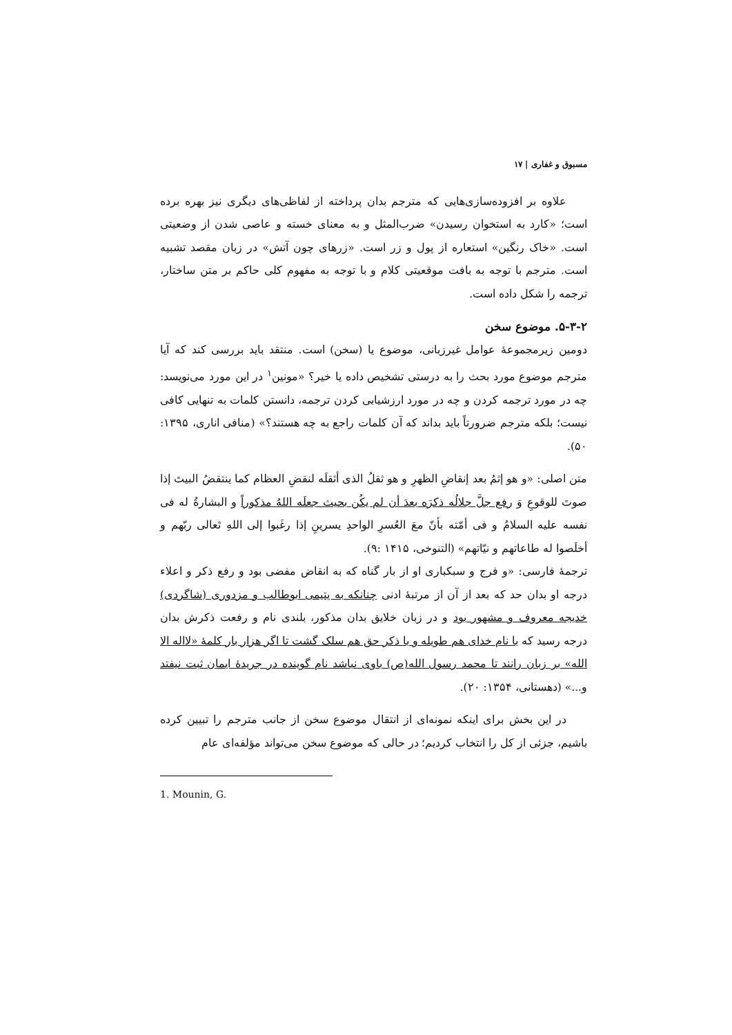مسبوق و غفاری | ۱۷
علاوه بر افزوده‌سازی‌هایی که مترجم بدان پرداخته از لفاظی‌های دیگری نیز بهره برده است؛ «کارد به استخوان رسیدن» ضرب‌المثل و به معنای خسته و عاصی شدن از وضعیتی است. «خاک رنگین» استعاره از پول و زر است. «زرهای چون آتش» در زبان مقصد تشبیه است. مترجم با توجه به بافت موقعیتی کلام و با توجه به مفهوم کلی حاکم بر متن ساختار، ترجمه را شکل داده است.
۵-۳-۲. موضوع سخن
دومین زیرمجموعهٔ عوامل غیرزبانی، موضوع یا (سخن) است. منتقد باید بررسی کند که آیا مترجم موضوع مورد بحث را به درستی تشخیص داده یا خیر؟ «مونین<sup>۱</sup> در این مورد می‌نویسد: چه در مورد ترجمه کردن و چه در مورد ارزشیابی کردن ترجمه، دانستن کلمات به تنهایی کافی نیست؛ بلکه مترجم ضرورتاً باید بداند که آن کلمات راجع به چه هستند؟» (منافی اناری، ۱۳۹۵: ۵۰).
متن اصلی: «و هو إثمُ بعد إنقاضِ الظهرِ و هو ثقلُ الذی أثقلَه لنقضِ العظام کما ینتقضُ البیتَ إذا صوتَ للوقوعِ وَ رفع جلَّ جلالُه ذکرَه بعدَ أن لم یکُن بحیث جعلَه اللهُ مذکوراً و البشارةُ له فی نفسه علیه السلامُ و فی أمّته بأنّ معَ العُسرِ الواحدِ یسرینِ إذا رغَبوا إلی اللهِ تَعالی ربّهم و أخلَصوا له طاعاتهم و نیّاتهم» (التنوخی، ۱۴۱۵ :۹).
ترجمهٔ فارسی: «و فرج و سبکباری او از بار گناه که به انقاض مفضی بود و رفع ذکر و اعلاء درجه او بدان حد که بعد از آن از مرتبهٔ ادنی چنانکه به یتیمی ابوطالب و مزدوری (شاگردی) خدیجه معروف و مشهور بود و در زبان خلایق بدان مذکور، بلندی نام و رفعت ذکرش بدان درجه رسید که با نام خدای هم طویله و با ذکر حق هم سلک گشت تا اگر هزار بار کلمهٔ «لااله الا الله» بر زبان رانند تا محمد رسول الله(ص) باوی نباشد نام گوینده در جریدهٔ ایمان ثبت نیفتد و...» (دهستانی، ۱۳۵۴: ۲۰).
در این بخش برای اینکه نمونه‌ای از انتقال موضوع سخن از جانب مترجم را تبیین کرده باشیم، جزئی از کل را انتخاب کردیم؛ در حالی که موضوع سخن می‌تواند مؤلفه‌ای عام
1. Mounin, G.